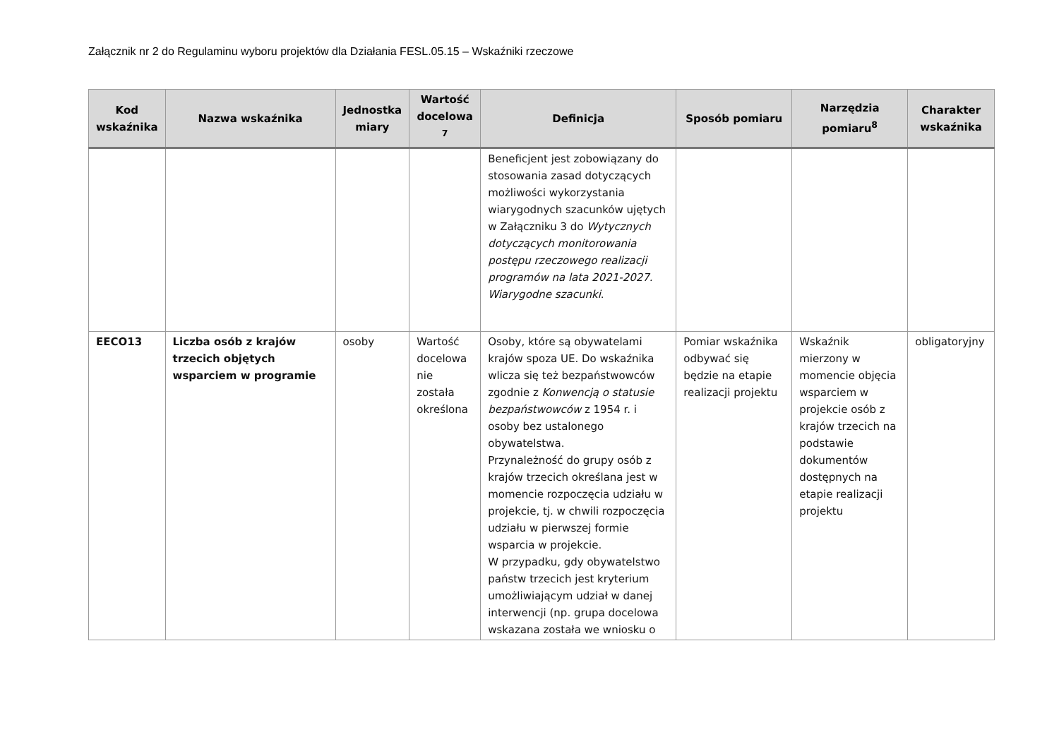Załącznik nr 2 do Regulaminu wyboru projektów dla Działania FESL.05.15 – Wskaźniki rzeczowe
| Kod wskaźnika | Nazwa wskaźnika | Jednostka miary | Wartość docelowa <sup>7</sup> | Definicja | Sposób pomiaru | Narzędzia pomiaru<sup>8</sup> | Charakter wskaźnika |
| --- | --- | --- | --- | --- | --- | --- | --- |
| | | | | Beneficjent jest zobowiązany do stosowania zasad dotyczących możliwości wykorzystania wiarygodnych szacunków ujętych w Załączniku 3 do Wytycznych dotyczących monitorowania postępu rzeczowego realizacji programów na lata 2021-2027. Wiarygodne szacunki . | | | |
| EECO13 | Liczba osób z krajów trzecich objętych wsparciem w programie | osoby | Wartość docelowa nie została określona | Osoby, które są obywatelami krajów spoza UE. Do wskaźnika wlicza się też bezpaństwowców zgodnie z Konwencją o statusie bezpaństwowców z 1954 r. i osoby bez ustalonego obywatelstwa. Przynależność do grupy osób z krajów trzecich określana jest w momencie rozpoczęcia udziału w projekcie, tj. w chwili rozpoczęcia udziału w pierwszej formie wsparcia w projekcie. W przypadku, gdy obywatelstwo państw trzecich jest kryterium umożliwiającym udział w danej interwencji (np. grupa docelowa wskazana została we wniosku o | Pomiar wskaźnika odbywać się będzie na etapie realizacji projektu | Wskaźnik mierzony w momencie objęcia wsparciem w projekcie osób z krajów trzecich na podstawie dokumentów dostępnych na etapie realizacji projektu | obligatoryjny |